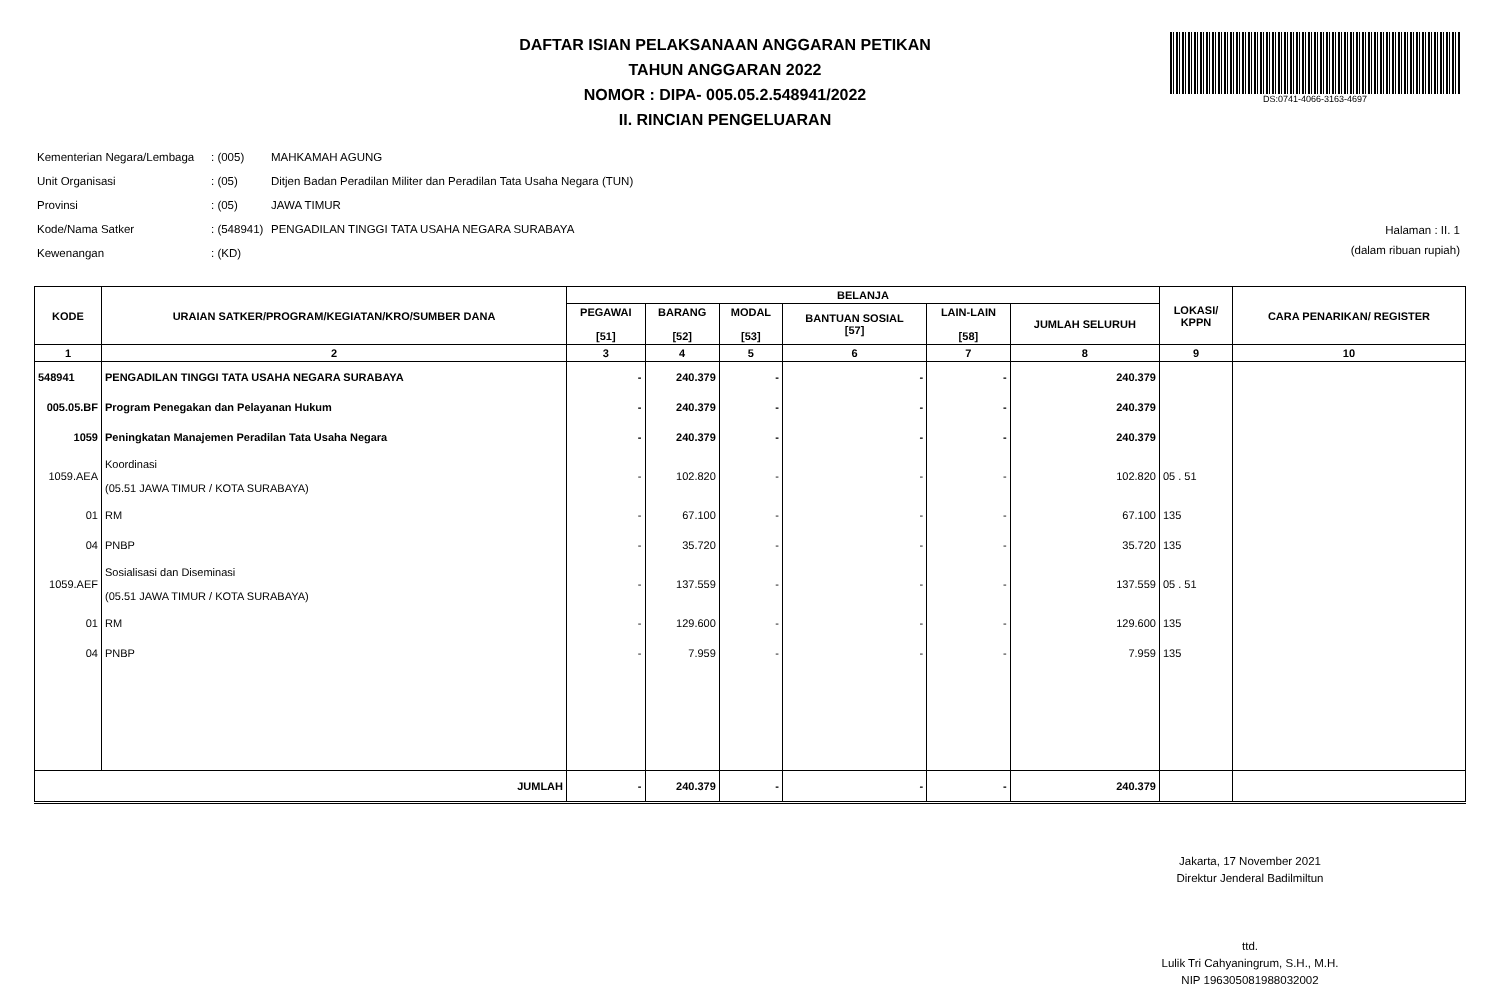DAFTAR ISIAN PELAKSANAAN ANGGARAN PETIKAN
TAHUN ANGGARAN 2022
NOMOR : DIPA- 005.05.2.548941/2022
II. RINCIAN PENGELUARAN
DS:0741-4066-3163-4697
| Kementerian Negara/Lembaga | : (005) | MAHKAMAH AGUNG |
| Unit Organisasi | : (05) | Ditjen Badan Peradilan Militer dan Peradilan Tata Usaha Negara (TUN) |
| Provinsi | : (05) | JAWA TIMUR |
| Kode/Nama Satker | : (548941) | PENGADILAN TINGGI TATA USAHA NEGARA SURABAYA |
| Kewenangan | : (KD) | |
Halaman : II. 1
(dalam ribuan rupiah)
| KODE | URAIAN SATKER/PROGRAM/KEGIATAN/KRO/SUMBER DANA | BELANJA | | | | | | LOKASI/ KPPN | CARA PENARIKAN/ REGISTER |
| --- | --- | --- | --- | --- | --- | --- | --- | --- | --- |
| | | PEGAWAI [51] | BARANG [52] | MODAL [53] | BANTUAN SOSIAL [57] | LAIN-LAIN [58] | JUMLAH SELURUH | | |
| 1 | 2 | 3 | 4 | 5 | 6 | 7 | 8 | 9 | 10 |
| 548941 | PENGADILAN TINGGI TATA USAHA NEGARA SURABAYA | - | 240.379 | - | - | - | 240.379 | | |
| 005.05.BF | Program Penegakan dan Pelayanan Hukum | - | 240.379 | - | - | - | 240.379 | | |
| 1059 | Peningkatan Manajemen Peradilan Tata Usaha Negara | - | 240.379 | - | - | - | 240.379 | | |
| 1059.AEA | Koordinasi (05.51 JAWA TIMUR / KOTA SURABAYA) | - | 102.820 | - | - | - | 102.820 | 05 . 51 | |
| 01 | RM | - | 67.100 | - | - | - | 67.100 | 135 | |
| 04 | PNBP | - | 35.720 | - | - | - | 35.720 | 135 | |
| 1059.AEF | Sosialisasi dan Diseminasi (05.51 JAWA TIMUR / KOTA SURABAYA) | - | 137.559 | - | - | - | 137.559 | 05 . 51 | |
| 01 | RM | - | 129.600 | - | - | - | 129.600 | 135 | |
| 04 | PNBP | - | 7.959 | - | - | - | 7.959 | 135 | |
| JUMLAH | | - | 240.379 | - | - | - | 240.379 | | |
Jakarta, 17 November 2021
Direktur Jenderal Badilmiltun
ttd.
Lulik Tri Cahyaningrum, S.H., M.H.
NIP 196305081988032002